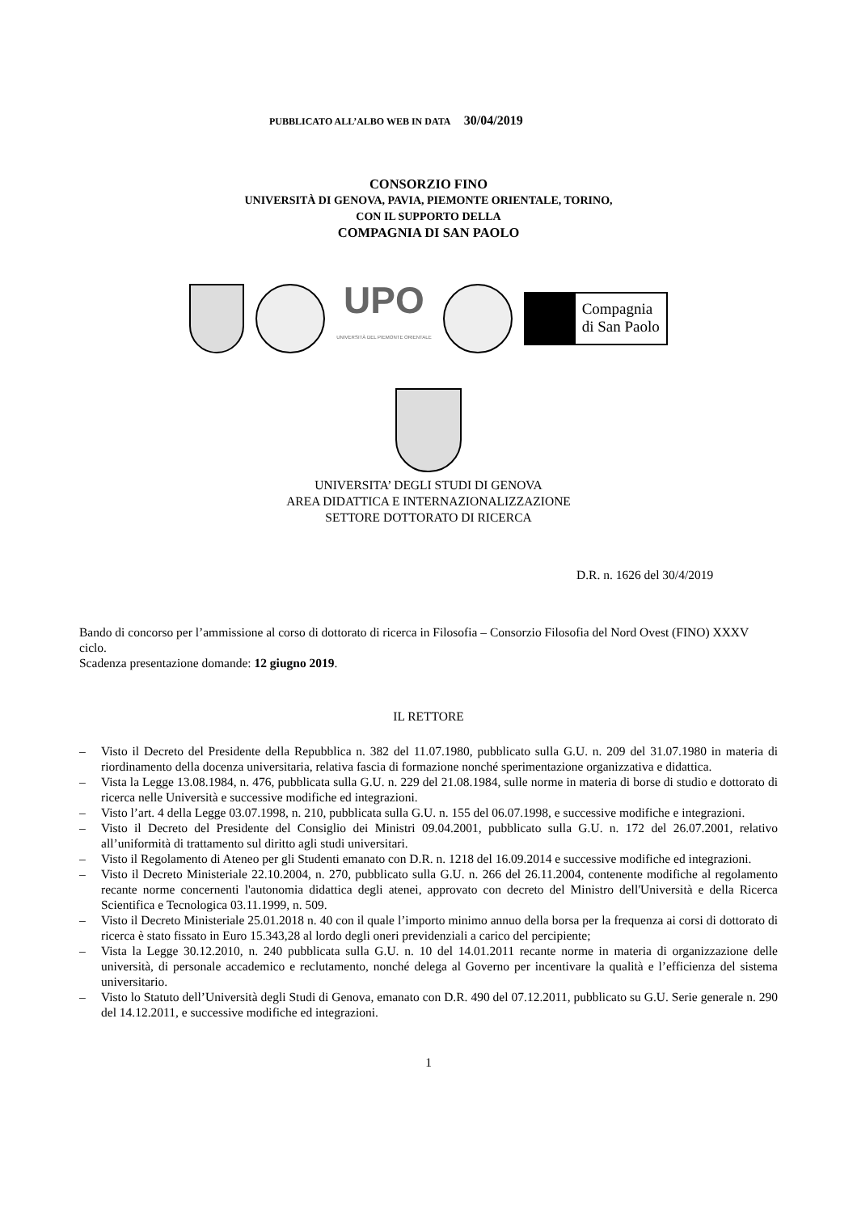PUBBLICATO ALL’ALBO WEB IN DATA 30/04/2019
CONSORZIO FINO
UNIVERSITÀ DI GENOVA, PAVIA, PIEMONTE ORIENTALE, TORINO,
CON IL SUPPORTO DELLA
COMPAGNIA DI SAN PAOLO
UPO
UNIVERSITÀ DEL PIEMONTE ORIENTALE
Compagnia
di San Paolo
UNIVERSITA’ DEGLI STUDI DI GENOVA
AREA DIDATTICA E INTERNAZIONALIZZAZIONE
SETTORE DOTTORATO DI RICERCA
D.R. n. 1626 del 30/4/2019
Bando di concorso per l’ammissione al corso di dottorato di ricerca in Filosofia – Consorzio Filosofia del Nord Ovest (FINO) XXXV ciclo.
Scadenza presentazione domande: 12 giugno 2019.
IL RETTORE
– Visto il Decreto del Presidente della Repubblica n. 382 del 11.07.1980, pubblicato sulla G.U. n. 209 del 31.07.1980 in materia di riordinamento della docenza universitaria, relativa fascia di formazione nonché sperimentazione organizzativa e didattica.
– Vista la Legge 13.08.1984, n. 476, pubblicata sulla G.U. n. 229 del 21.08.1984, sulle norme in materia di borse di studio e dottorato di ricerca nelle Università e successive modifiche ed integrazioni.
– Visto l’art. 4 della Legge 03.07.1998, n. 210, pubblicata sulla G.U. n. 155 del 06.07.1998, e successive modifiche e integrazioni.
– Visto il Decreto del Presidente del Consiglio dei Ministri 09.04.2001, pubblicato sulla G.U. n. 172 del 26.07.2001, relativo all’uniformità di trattamento sul diritto agli studi universitari.
– Visto il Regolamento di Ateneo per gli Studenti emanato con D.R. n. 1218 del 16.09.2014 e successive modifiche ed integrazioni.
– Visto il Decreto Ministeriale 22.10.2004, n. 270, pubblicato sulla G.U. n. 266 del 26.11.2004, contenente modifiche al regolamento recante norme concernenti l'autonomia didattica degli atenei, approvato con decreto del Ministro dell'Università e della Ricerca Scientifica e Tecnologica 03.11.1999, n. 509.
– Visto il Decreto Ministeriale 25.01.2018 n. 40 con il quale l’importo minimo annuo della borsa per la frequenza ai corsi di dottorato di ricerca è stato fissato in Euro 15.343,28 al lordo degli oneri previdenziali a carico del percipiente;
– Vista la Legge 30.12.2010, n. 240 pubblicata sulla G.U. n. 10 del 14.01.2011 recante norme in materia di organizzazione delle università, di personale accademico e reclutamento, nonché delega al Governo per incentivare la qualità e l’efficienza del sistema universitario.
– Visto lo Statuto dell’Università degli Studi di Genova, emanato con D.R. 490 del 07.12.2011, pubblicato su G.U. Serie generale n. 290 del 14.12.2011, e successive modifiche ed integrazioni.
1